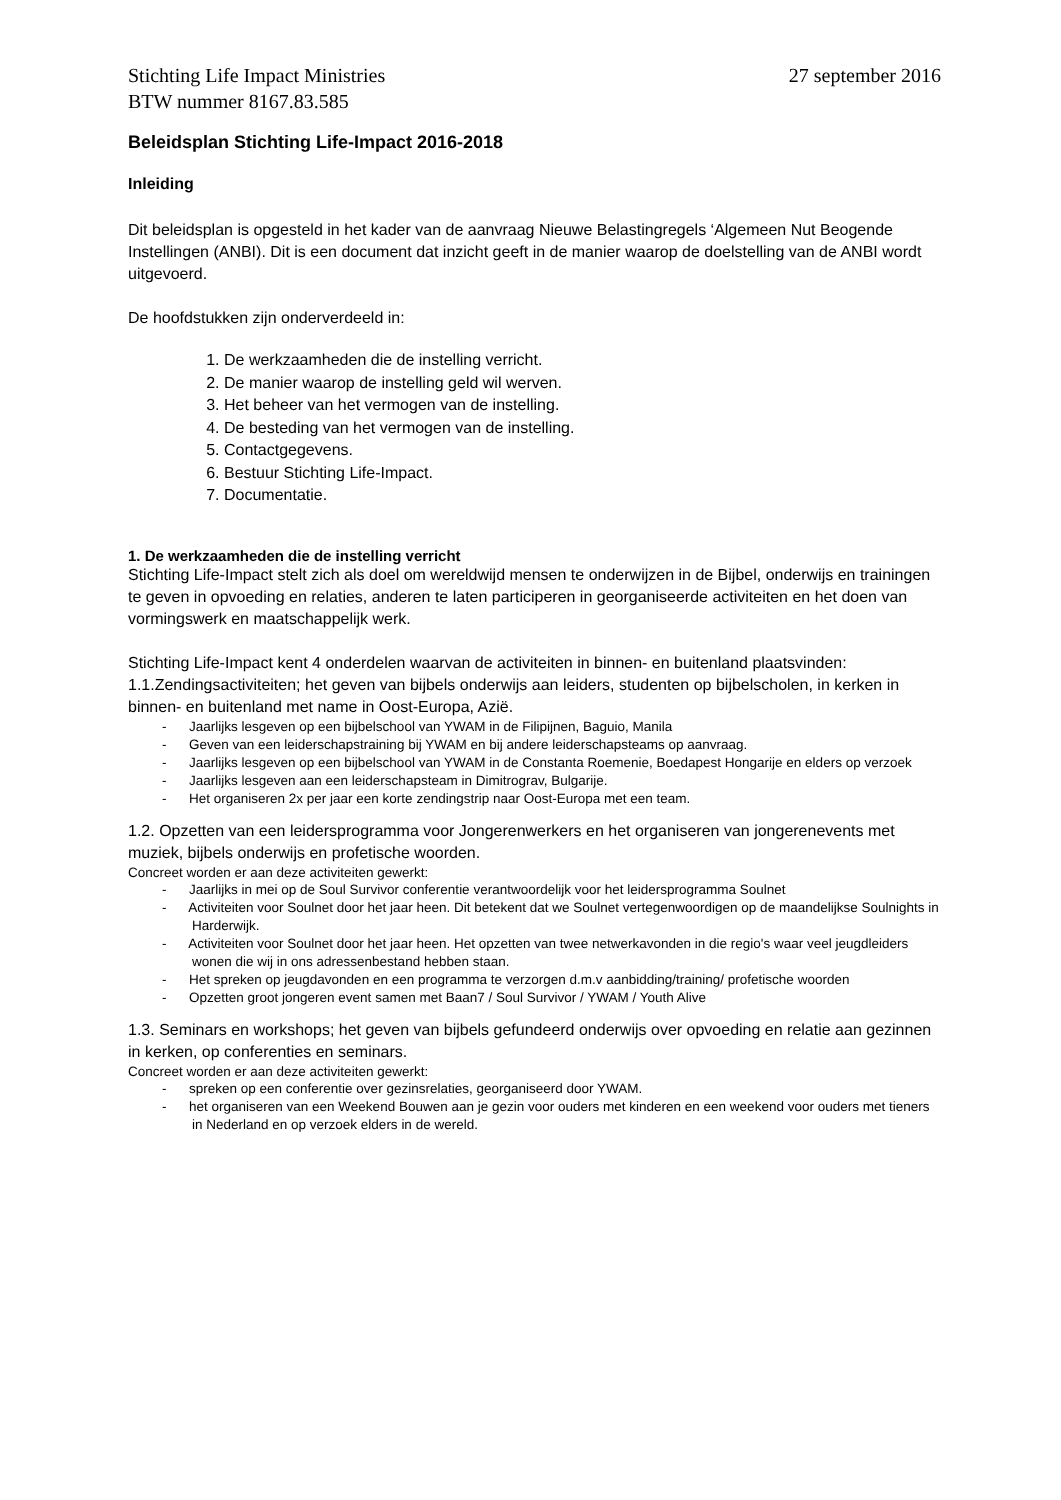Stichting Life Impact Ministries 27 september 2016
BTW nummer 8167.83.585
Beleidsplan Stichting Life-Impact 2016-2018
Inleiding
Dit beleidsplan is opgesteld in het kader van de aanvraag Nieuwe Belastingregels ‘Algemeen Nut Beogende Instellingen (ANBI). Dit is een document dat inzicht geeft in de manier waarop de doelstelling van de ANBI wordt uitgevoerd.
De hoofdstukken zijn onderverdeeld in:
1. De werkzaamheden die de instelling verricht.
2. De manier waarop de instelling geld wil werven.
3. Het beheer van het vermogen van de instelling.
4. De besteding van het vermogen van de instelling.
5. Contactgegevens.
6. Bestuur Stichting Life-Impact.
7. Documentatie.
1. De werkzaamheden die de instelling verricht
Stichting Life-Impact stelt zich als doel om wereldwijd mensen te onderwijzen in de Bijbel, onderwijs en trainingen te geven in opvoeding en relaties, anderen te laten participeren in georganiseerde activiteiten en het doen van vormingswerk en maatschappelijk werk.
Stichting Life-Impact kent 4 onderdelen waarvan de activiteiten in binnen- en buitenland plaatsvinden:
1.1.Zendingsactiviteiten; het geven van bijbels onderwijs aan leiders, studenten op bijbelscholen, in kerken in binnen- en buitenland met name in Oost-Europa, Azië.
- Jaarlijks lesgeven op een bijbelschool van YWAM in de Filipijnen, Baguio, Manila
- Geven van een leiderschapstraining bij YWAM en bij andere leiderschapsteams op aanvraag.
- Jaarlijks lesgeven op een bijbelschool van YWAM in de Constanta Roemenie, Boedapest Hongarije en elders op verzoek
- Jaarlijks lesgeven aan een leiderschapsteam in Dimitrograv, Bulgarije.
- Het organiseren 2x per jaar een korte zendingstrip naar Oost-Europa met een team.
1.2. Opzetten van een leidersprogramma voor Jongerenwerkers en het organiseren van jongereneven­ts met muziek, bijbels onderwijs en profetische woorden.
Concreet worden er aan deze activiteiten gewerkt:
- Jaarlijks in mei op de Soul Survivor conferentie verantwoordelijk voor het leidersprogramma Soulnet
- Activiteiten voor Soulnet door het jaar heen. Dit betekent dat we Soulnet vertegenwoordigen op de maandelijkse Soulnights in Harderwijk.
- Activiteiten voor Soulnet door het jaar heen. Het opzetten van twee netwerkavonden in die regio's waar veel jeugdleiders wonen die wij in ons adressenbestand hebben staan.
- Het spreken op jeugdavonden en een programma te verzorgen d.m.v aanbidding/training/ profetische woorden
- Opzetten groot jongeren event samen met Baan7 / Soul Survivor / YWAM / Youth Alive
1.3. Seminars en workshops; het geven van bijbels gefundeerd onderwijs over opvoeding en relatie aan gezinnen in kerken, op conferenties en seminars.
Concreet worden er aan deze activiteiten gewerkt:
- spreken op een conferentie over gezinsrelaties, georganiseerd door YWAM.
- het organiseren van een Weekend Bouwen aan je gezin voor ouders met kinderen en een weekend voor ouders met tieners in Nederland en op verzoek elders in de wereld.